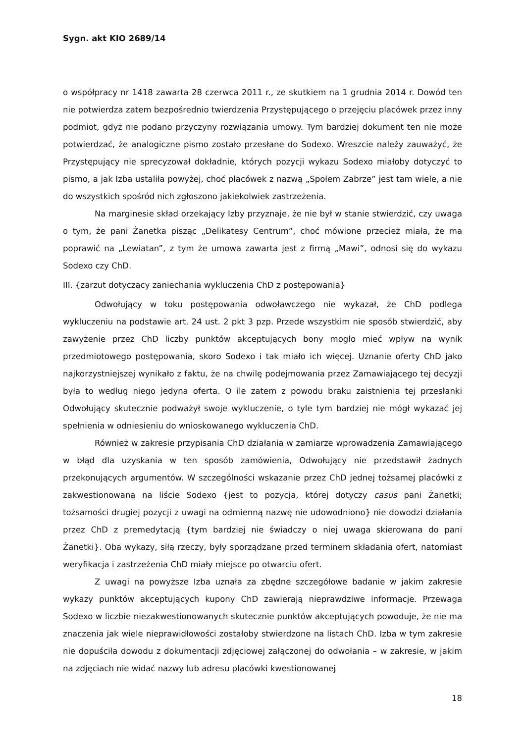Sygn. akt KIO 2689/14
o współpracy nr 1418 zawarta 28 czerwca 2011 r., ze skutkiem na 1 grudnia 2014 r. Dowód ten nie potwierdza zatem bezpośrednio twierdzenia Przystępującego o przejęciu placówek przez inny podmiot, gdyż nie podano przyczyny rozwiązania umowy. Tym bardziej dokument ten nie może potwierdzać, że analogiczne pismo zostało przesłane do Sodexo. Wreszcie należy zauważyć, że Przystępujący nie sprecyzował dokładnie, których pozycji wykazu Sodexo miałoby dotyczyć to pismo, a jak Izba ustaliła powyżej, choć placówek z nazwą „Społem Zabrze” jest tam wiele, a nie do wszystkich spośród nich zgłoszono jakiekolwiek zastrzeżenia.
Na marginesie skład orzekający Izby przyznaje, że nie był w stanie stwierdzić, czy uwaga o tym, że pani Żanetka pisząc „Delikatesy Centrum”, choć mówione przecież miała, że ma poprawić na „Lewiatan”, z tym że umowa zawarta jest z firmą „Mawi”, odnosi się do wykazu Sodexo czy ChD.
III. {zarzut dotyczący zaniechania wykluczenia ChD z postępowania}
Odwołujący w toku postępowania odwoławczego nie wykazał, że ChD podlega wykluczeniu na podstawie art. 24 ust. 2 pkt 3 pzp. Przede wszystkim nie sposób stwierdzić, aby zawyżenie przez ChD liczby punktów akceptujących bony mogło mieć wpływ na wynik przedmiotowego postępowania, skoro Sodexo i tak miało ich więcej. Uznanie oferty ChD jako najkorzystniejszej wynikało z faktu, że na chwilę podejmowania przez Zamawiającego tej decyzji była to według niego jedyna oferta. O ile zatem z powodu braku zaistnienia tej przesłanki Odwołujący skutecznie podważył swoje wykluczenie, o tyle tym bardziej nie mógł wykazać jej spełnienia w odniesieniu do wnioskowanego wykluczenia ChD.
Również w zakresie przypisania ChD działania w zamiarze wprowadzenia Zamawiającego w błąd dla uzyskania w ten sposób zamówienia, Odwołujący nie przedstawił żadnych przekonujących argumentów. W szczególności wskazanie przez ChD jednej tożsamej placówki z zakwestionowaną na liście Sodexo {jest to pozycja, której dotyczy casus pani Żanetki; tożsamości drugiej pozycji z uwagi na odmienną nazwę nie udowodniono} nie dowodzi działania przez ChD z premedytacją {tym bardziej nie świadczy o niej uwaga skierowana do pani Żanetki}. Oba wykazy, siłą rzeczy, były sporządzane przed terminem składania ofert, natomiast weryfikacja i zastrzeżenia ChD miały miejsce po otwarciu ofert.
Z uwagi na powyższe Izba uznała za zbędne szczegółowe badanie w jakim zakresie wykazy punktów akceptujących kupony ChD zawierają nieprawdziwe informacje. Przewaga Sodexo w liczbie niezakwestionowanych skutecznie punktów akceptujących powoduje, że nie ma znaczenia jak wiele nieprawidłowości zostałoby stwierdzone na listach ChD. Izba w tym zakresie nie dopuściła dowodu z dokumentacji zdjęciowej załączonej do odwołania – w zakresie, w jakim na zdjęciach nie widać nazwy lub adresu placówki kwestionowanej
18